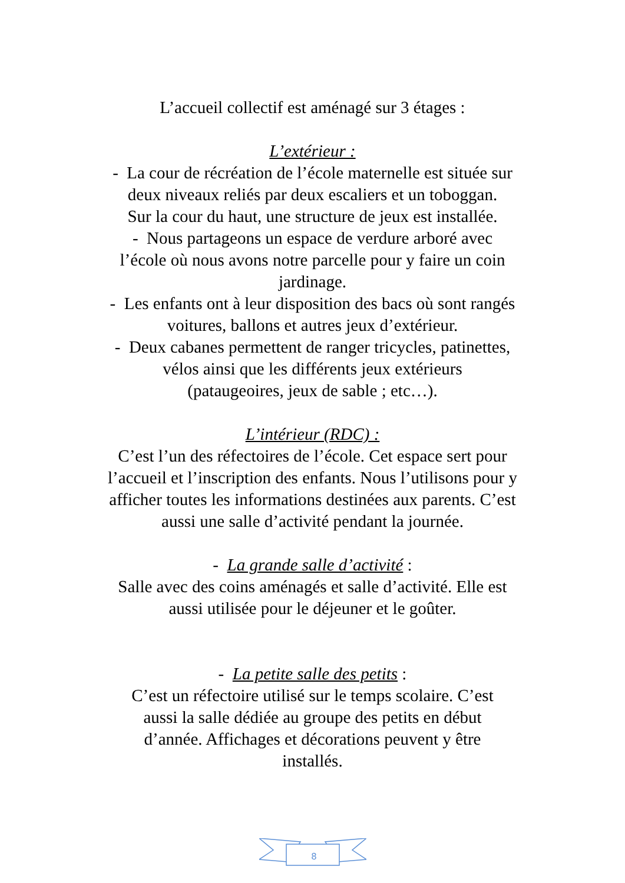L’accueil collectif est aménagé sur 3 étages :
L’extérieur :
- La cour de récréation de l’école maternelle est située sur
deux niveaux reliés par deux escaliers et un toboggan.
Sur la cour du haut, une structure de jeux est installée.
- Nous partageons un espace de verdure arboré avec
l’école où nous avons notre parcelle pour y faire un coin
jardinage.
- Les enfants ont à leur disposition des bacs où sont rangés
voitures, ballons et autres jeux d’extérieur.
- Deux cabanes permettent de ranger tricycles, patinettes,
vélos ainsi que les différents jeux extérieurs
(pataugeoires, jeux de sable ; etc…).
L’intérieur (RDC) :
C’est l’un des réfectoires de l’école. Cet espace sert pour
l’accueil et l’inscription des enfants. Nous l’utilisons pour y
afficher toutes les informations destinées aux parents. C’est
aussi une salle d’activité pendant la journée.
- La grande salle d’activité :
Salle avec des coins aménagés et salle d’activité. Elle est
aussi utilisée pour le déjeuner et le goûter.
- La petite salle des petits :
C’est un réfectoire utilisé sur le temps scolaire. C’est
aussi la salle dédiée au groupe des petits en début
d’année. Affichages et décorations peuvent y être
installés.
8